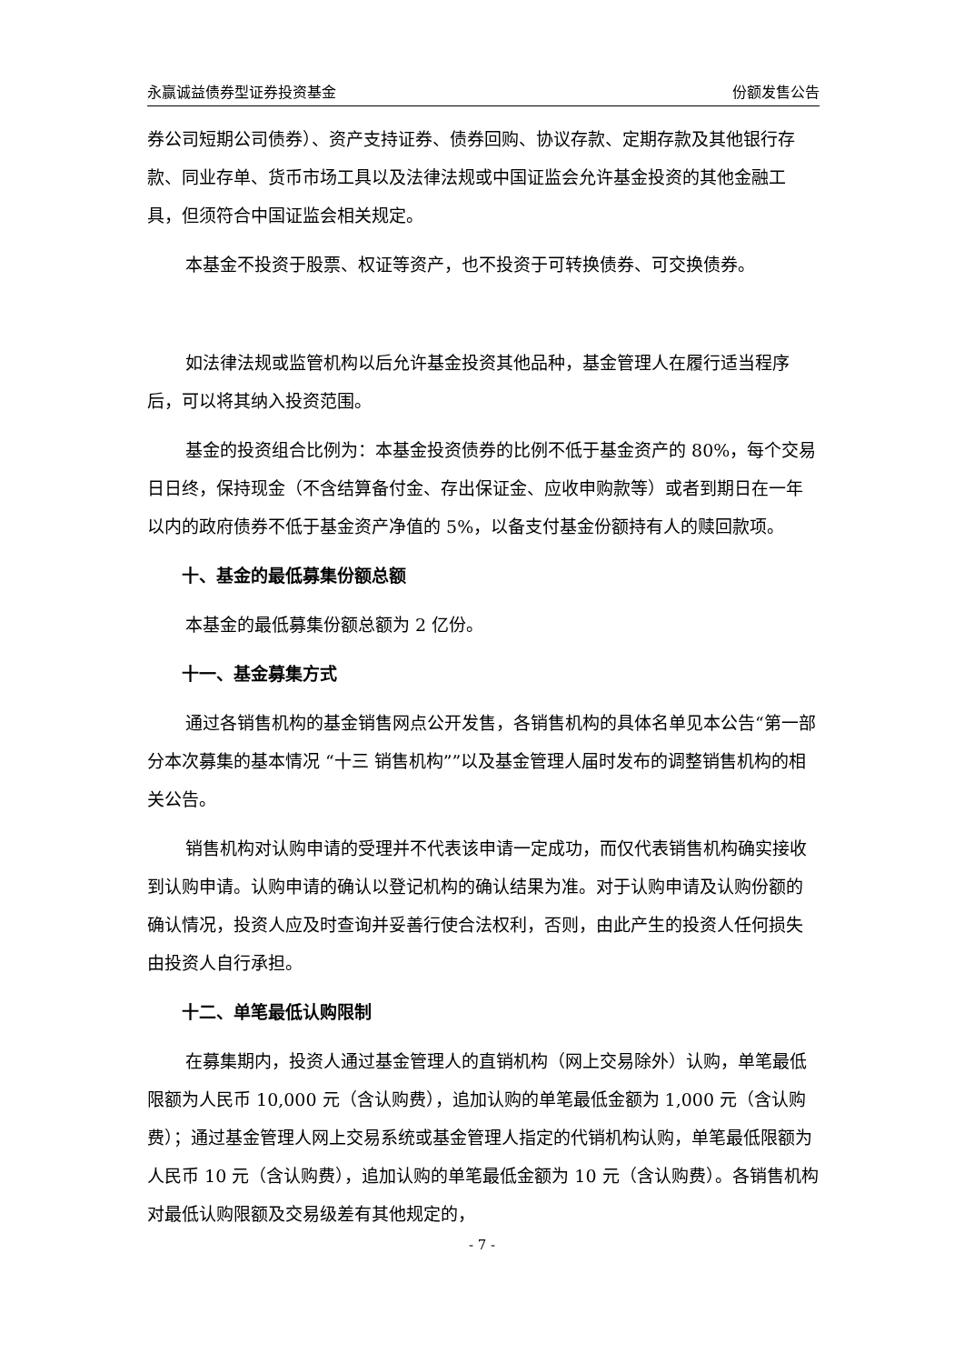永赢诚益债券型证券投资基金 份额发售公告
券公司短期公司债券）、资产支持证券、债券回购、协议存款、定期存款及其他银行存款、同业存单、货币市场工具以及法律法规或中国证监会允许基金投资的其他金融工具，但须符合中国证监会相关规定。
本基金不投资于股票、权证等资产，也不投资于可转换债券、可交换债券。
如法律法规或监管机构以后允许基金投资其他品种，基金管理人在履行适当程序后，可以将其纳入投资范围。
基金的投资组合比例为：本基金投资债券的比例不低于基金资产的 80%，每个交易日日终，保持现金（不含结算备付金、存出保证金、应收申购款等）或者到期日在一年以内的政府债券不低于基金资产净值的 5%，以备支付基金份额持有人的赎回款项。
十、基金的最低募集份额总额
本基金的最低募集份额总额为 2 亿份。
十一、基金募集方式
通过各销售机构的基金销售网点公开发售，各销售机构的具体名单见本公告“第一部分本次募集的基本情况 “十三 销售机构””以及基金管理人届时发布的调整销售机构的相关公告。
销售机构对认购申请的受理并不代表该申请一定成功，而仅代表销售机构确实接收到认购申请。认购申请的确认以登记机构的确认结果为准。对于认购申请及认购份额的确认情况，投资人应及时查询并妥善行使合法权利，否则，由此产生的投资人任何损失由投资人自行承担。
十二、单笔最低认购限制
在募集期内，投资人通过基金管理人的直销机构（网上交易除外）认购，单笔最低限额为人民币 10,000 元（含认购费），追加认购的单笔最低金额为 1,000 元（含认购费）；通过基金管理人网上交易系统或基金管理人指定的代销机构认购，单笔最低限额为人民币 10 元（含认购费），追加认购的单笔最低金额为 10 元（含认购费）。各销售机构对最低认购限额及交易级差有其他规定的，
- 7 -